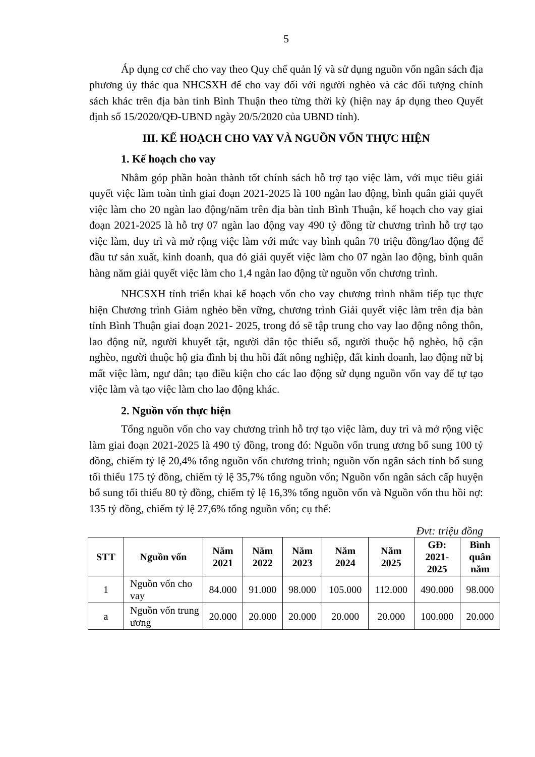5
Áp dụng cơ chế cho vay theo Quy chế quản lý và sử dụng nguồn vốn ngân sách địa phương ủy thác qua NHCSXH để cho vay đối với người nghèo và các đối tượng chính sách khác trên địa bàn tỉnh Bình Thuận theo từng thời kỳ (hiện nay áp dụng theo Quyết định số 15/2020/QĐ-UBND ngày 20/5/2020 của UBND tỉnh).
III. KẾ HOẠCH CHO VAY VÀ NGUỒN VỐN THỰC HIỆN
1. Kế hoạch cho vay
Nhằm góp phần hoàn thành tốt chính sách hỗ trợ tạo việc làm, với mục tiêu giải quyết việc làm toàn tỉnh giai đoạn 2021-2025 là 100 ngàn lao động, bình quân giải quyết việc làm cho 20 ngàn lao động/năm trên địa bàn tỉnh Bình Thuận, kế hoạch cho vay giai đoạn 2021-2025 là hỗ trợ 07 ngàn lao động vay 490 tỷ đồng từ chương trình hỗ trợ tạo việc làm, duy trì và mở rộng việc làm với mức vay bình quân 70 triệu đồng/lao động để đầu tư sản xuất, kinh doanh, qua đó giải quyết việc làm cho 07 ngàn lao động, bình quân hàng năm giải quyết việc làm cho 1,4 ngàn lao động từ nguồn vốn chương trình.
NHCSXH tỉnh triển khai kế hoạch vốn cho vay chương trình nhằm tiếp tục thực hiện Chương trình Giảm nghèo bền vững, chương trình Giải quyết việc làm trên địa bàn tỉnh Bình Thuận giai đoạn 2021- 2025, trong đó sẽ tập trung cho vay lao động nông thôn, lao động nữ, người khuyết tật, người dân tộc thiểu số, người thuộc hộ nghèo, hộ cận nghèo, người thuộc hộ gia đình bị thu hồi đất nông nghiệp, đất kinh doanh, lao động nữ bị mất việc làm, ngư dân; tạo điều kiện cho các lao động sử dụng nguồn vốn vay để tự tạo việc làm và tạo việc làm cho lao động khác.
2. Nguồn vốn thực hiện
Tổng nguồn vốn cho vay chương trình hỗ trợ tạo việc làm, duy trì và mở rộng việc làm giai đoạn 2021-2025 là 490 tỷ đồng, trong đó: Nguồn vốn trung ương bổ sung 100 tỷ đồng, chiếm tỷ lệ 20,4% tổng nguồn vốn chương trình; nguồn vốn ngân sách tỉnh bổ sung tối thiểu 175 tỷ đồng, chiếm tỷ lệ 35,7% tổng nguồn vốn; Nguồn vốn ngân sách cấp huyện bổ sung tối thiểu 80 tỷ đồng, chiếm tỷ lệ 16,3% tổng nguồn vốn và Nguồn vốn thu hồi nợ: 135 tỷ đồng, chiếm tỷ lệ 27,6% tổng nguồn vốn; cụ thể:
Đvt: triệu đồng
| STT | Nguồn vốn | Năm 2021 | Năm 2022 | Năm 2023 | Năm 2024 | Năm 2025 | GĐ: 2021- 2025 | Bình quân năm |
| --- | --- | --- | --- | --- | --- | --- | --- | --- |
| 1 | Nguồn vốn cho vay | 84.000 | 91.000 | 98.000 | 105.000 | 112.000 | 490.000 | 98.000 |
| a | Nguồn vốn trung ương | 20.000 | 20.000 | 20.000 | 20.000 | 20.000 | 100.000 | 20.000 |